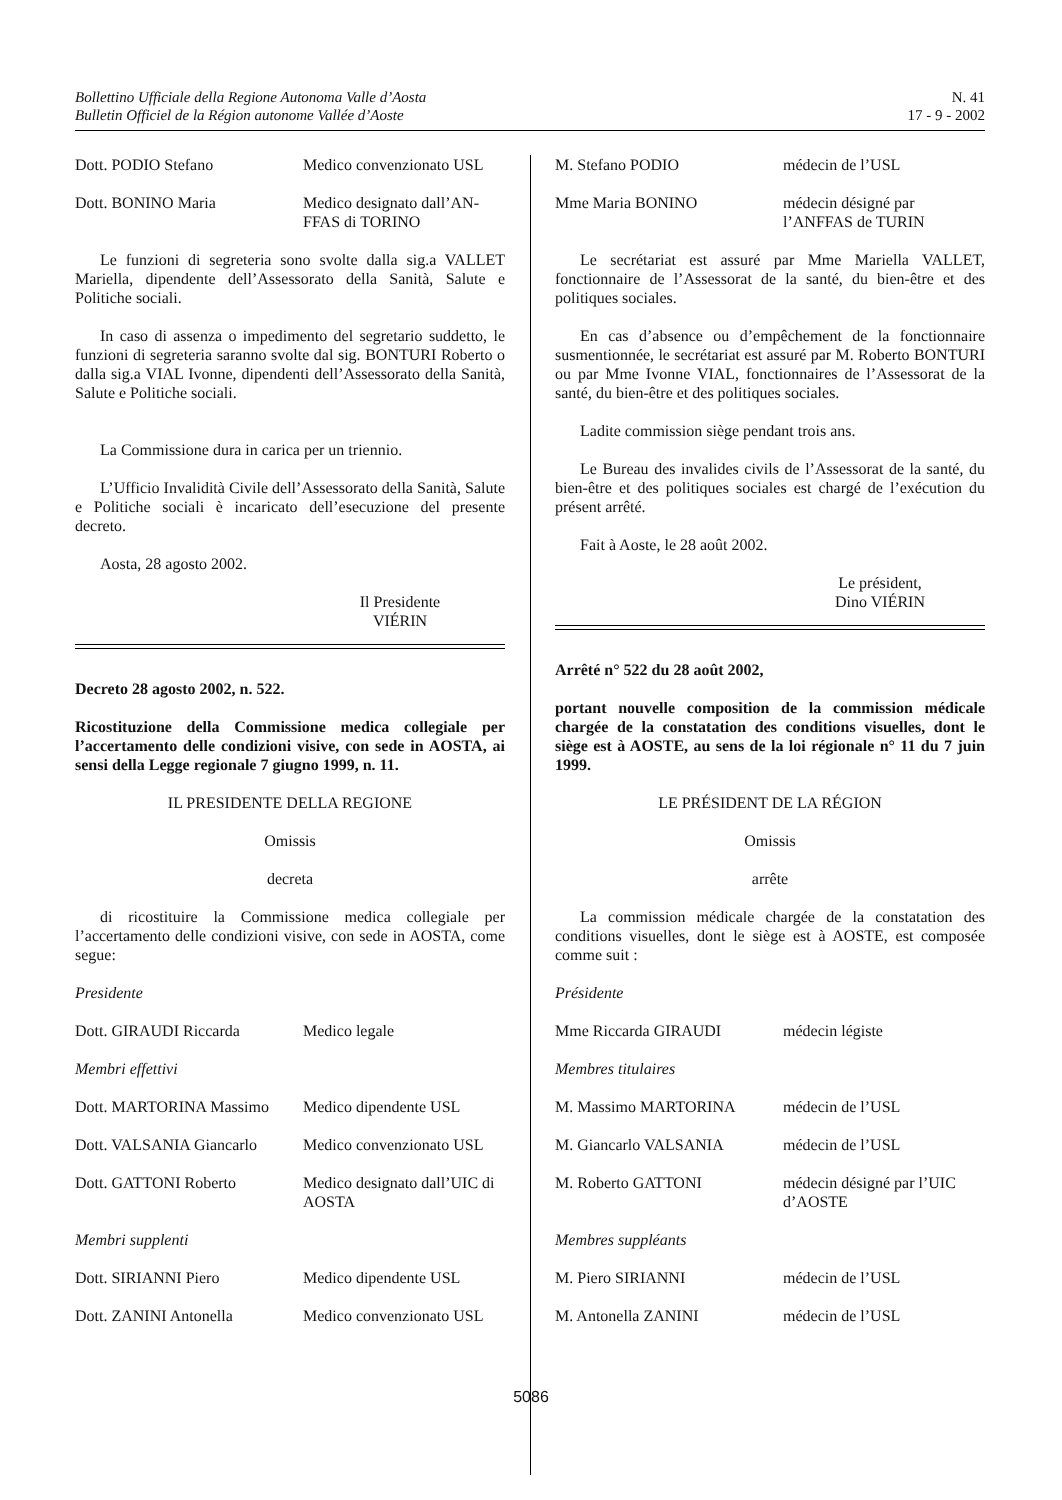Bollettino Ufficiale della Regione Autonoma Valle d’Aosta
Bulletin Officiel de la Région autonome Vallée d’Aoste
N. 41
17 - 9 - 2002
Dott. PODIO Stefano Medico convenzionato USL
Dott. BONINO Maria Medico designato dall’AN-FFAS di TORINO
Le funzioni di segreteria sono svolte dalla sig.a VALLET Mariella, dipendente dell’Assessorato della Sanità, Salute e Politiche sociali.
In caso di assenza o impedimento del segretario suddetto, le funzioni di segreteria saranno svolte dal sig. BONTURI Roberto o dalla sig.a VIAL Ivonne, dipendenti dell’Assessorato della Sanità, Salute e Politiche sociali.
La Commissione dura in carica per un triennio.
L’Ufficio Invalidità Civile dell’Assessorato della Sanità, Salute e Politiche sociali è incaricato dell’esecuzione del presente decreto.
Aosta, 28 agosto 2002.
Il Presidente
VIÉRIN
Decreto 28 agosto 2002, n. 522.
Ricostituzione della Commissione medica collegiale per l’accertamento delle condizioni visive, con sede in AOSTA, ai sensi della Legge regionale 7 giugno 1999, n. 11.
IL PRESIDENTE DELLA REGIONE
Omissis
decreta
di ricostituire la Commissione medica collegiale per l’accertamento delle condizioni visive, con sede in AOSTA, come segue:
Presidente
Dott. GIRAUDI Riccarda Medico legale
Membri effettivi
Dott. MARTORINA Massimo Medico dipendente USL
Dott. VALSANIA Giancarlo Medico convenzionato USL
Dott. GATTONI Roberto Medico designato dall’UIC di AOSTA
Membri supplenti
Dott. SIRIANNI Piero Medico dipendente USL
Dott. ZANINI Antonella Medico convenzionato USL
M. Stefano PODIO médecin de l’USL
Mme Maria BONINO médecin désigné par l’ANFFAS de TURIN
Le secrétariat est assuré par Mme Mariella VALLET, fonctionnaire de l’Assessorat de la santé, du bien-être et des politiques sociales.
En cas d’absence ou d’empêchement de la fonctionnaire susmentionnée, le secrétariat est assuré par M. Roberto BONTURI ou par Mme Ivonne VIAL, fonctionnaires de l’Assessorat de la santé, du bien-être et des politiques sociales.
Ladite commission siège pendant trois ans.
Le Bureau des invalides civils de l’Assessorat de la santé, du bien-être et des politiques sociales est chargé de l’exécution du présent arrêté.
Fait à Aoste, le 28 août 2002.
Le président,
Dino VIÉRIN
Arrêté n° 522 du 28 août 2002,
portant nouvelle composition de la commission médicale chargée de la constatation des conditions visuelles, dont le siège est à AOSTE, au sens de la loi régionale n° 11 du 7 juin 1999.
LE PRÉSIDENT DE LA RÉGION
Omissis
arrête
La commission médicale chargée de la constatation des conditions visuelles, dont le siège est à AOSTE, est composée comme suit :
Présidente
Mme Riccarda GIRAUDI médecin légiste
Membres titulaires
M. Massimo MARTORINA médecin de l’USL
M. Giancarlo VALSANIA médecin de l’USL
M. Roberto GATTONI médecin désigné par l’UIC d’AOSTE
Membres suppléants
M. Piero SIRIANNI médecin de l’USL
M. Antonella ZANINI médecin de l’USL
5086